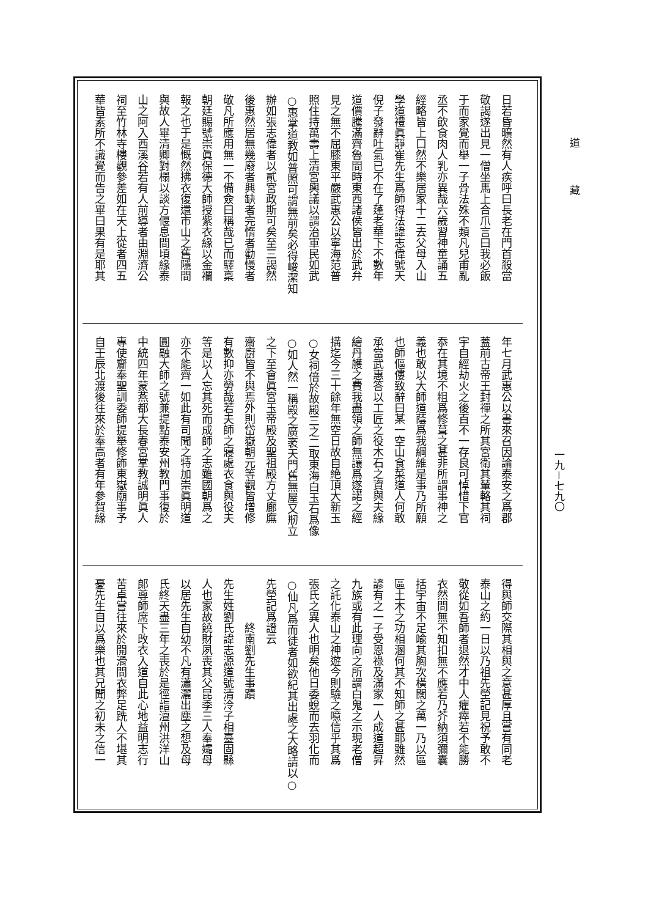日若昏曠然有人疾呼曰長老在門首殺當
敬謁遂出見一僧坐馬上合爪言曰我必飯
于而家覺而舉一子骨法殊不類凡兒甫亂
丞不飲食肉人乳亦異哉六歲習神童誦五
經略皆上口然不樂居家十二去父母入山
學道禮眞靜崔先生爲師得法諱志偉號天
倪子發辭吐氣已不在了蓬老華下不數年
道價騰滿齊魯間時東西諸侯皆出於武弁
見之無不屈膝東平嚴武惠公以寧海范普
照住持萬壽上清宮輿議以謂治軍民如武
○惠掌道教如普照可謂無前矣必得峻潔知
辦如張志偉者以貳宮政斯可矣至三謁然
後惠然居無幾廢者興缺者完惰者勸慢者
敬凡所應用無一不備僉曰稱哉已而驛稟
朝廷賜號崇眞保德大師授紫衣緣以金襴
報之也于是慨然拂衣復還市山之舊隱間
與故人畢清卿對榻以談方偃息間頃緣泰
山之阿入西溪谷若有人前導者由淵濟公
祠至竹林寺樓觀參差如在天上從者四五
華皆素所不識覺而告之畢曰果有是耶其
年七月武惠公以書來召因論泰安之爲郡
蓋前古帝王封禪之所其宮衛其輦輅其祠
宇自經劫火之後百不一存良可悼惜下官
忝在其境不粗爲修葺之甚非所謂事神之
義也敢以大師道蔭爲我綱維是事乃所願
也師傴僂致辭曰某一空山食菜道人何敢
承當武惠答以工匠之役木石之資與夫緣
繪丹艧之費我盡領之師無讓爲遂諾之經
搆迄今三十餘年無空日故自絶頂大新玉
○女祠倍於故殿三之二取東海白玉石爲像
○如人然一稱殿之廣袤天門舊無屋又剏立
之下至會眞宮玉帝殿及聖祖殿方丈廊廡
齋廚皆不與焉外則岱嶽朝元等觀皆增修
有數抑亦勞哉若夫師之寢處衣食與役夫
等是以人忘其死而成師之志雖國朝爲之
亦不能齊一如此有司聞之特加崇眞明道
圓融大師之號兼提點泰安州教門事復於
中統四年蒙燕都大長春宮掌教誠明眞人
專使齎奉聖訓委師提舉修飾東嶽廟事予
自壬辰北渡後往來於奉高者有年參賀緣
得與師交際其相與之意甚厚且嘗有同老
泰山之約一日以乃祖先塋記見祝予敢不
敬從如吾師者退然才中人癯瘁若不能勝
衣然問無不知扣無不應若乃芥納須彌囊
括宇宙不足喩其胸次橫闊之萬一乃以區
區土木之功相溷何其不知師之甚耶雖然
諺有之一子受恩祿及滿家一人成道超昇
九族或有此理向之所謂白鬼之示現老僧
之託化泰山之神遊今則驗之噫信乎其爲
張氏之異人也明矣他日委蛻而去羽化而
○仙凡爲而徒者如欲紀其出處之大略請以○
先塋記爲證云
　　　　終南劉先生事蹟
先生姓劉氏諱志源道號清泠子相臺固縣
人也家故饒財夙喪其父昆季三人奉孀母
以居先生自幼不凡有瀟灑出塵之想及母
氏終天盡三年之喪於是徑詣澶州洪洋山
郎尊師席下攺衣入道自此心地益明志行
苦卓嘗往來於開滑間衣弊足跣人不堪其
憂先生自以爲樂也其兄聞之初未之信一
道藏
一九－七九〇